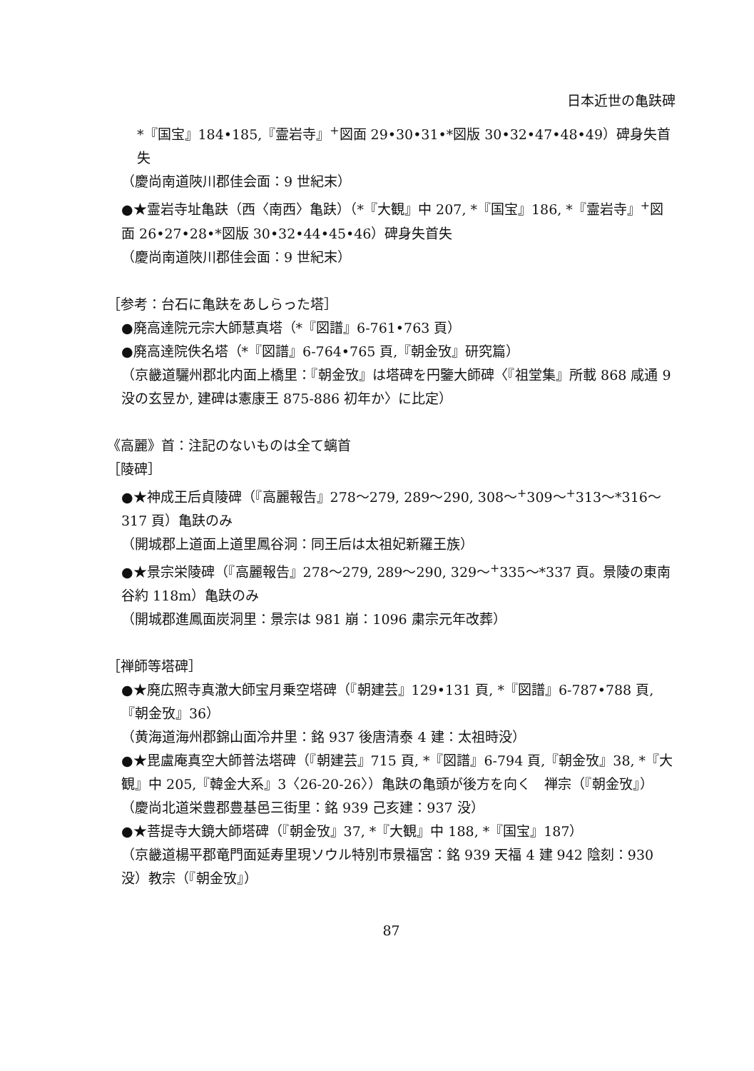日本近世の亀趺碑
*『国宝』184•185,『霊岩寺』<sup>+</sup>図面 29•30•31•*図版 30•32•47•48•49）碑身失首失
（慶尚南道陜川郡佳会面：9 世紀末）
●★霊岩寺址亀趺（西〈南西〉亀趺）（*『大観』中 207, *『国宝』186, *『霊岩寺』<sup>+</sup>図面 26•27•28•*図版 30•32•44•45•46）碑身失首失
（慶尚南道陜川郡佳会面：9 世紀末）
［参考：台石に亀趺をあしらった塔］
●廃高達院元宗大師慧真塔（*『図譜』6-761•763 頁）
●廃高達院佚名塔（*『図譜』6-764•765 頁,『朝金攷』研究篇）
（京畿道驪州郡北内面上橋里：『朝金攷』は塔碑を円鑒大師碑〈『祖堂集』所載 868 咸通 9 没の玄昱か, 建碑は憲康王 875-886 初年か〉に比定）
《高麗》首：注記のないものは全て螭首
［陵碑］
●★神成王后貞陵碑（『高麗報告』278〜279, 289〜290, 308〜<sup>+</sup>309〜<sup>+</sup>313〜*316〜317 頁）亀趺のみ
（開城郡上道面上道里鳳谷洞：同王后は太祖妃新羅王族）
●★景宗栄陵碑（『高麗報告』278〜279, 289〜290, 329〜<sup>+</sup>335〜*337 頁。景陵の東南谷約 118m）亀趺のみ
（開城郡進鳳面炭洞里：景宗は 981 崩：1096 粛宗元年改葬）
［禅師等塔碑］
●★廃広照寺真澈大師宝月乗空塔碑（『朝建芸』129•131 頁, *『図譜』6-787•788 頁,『朝金攷』36）
（黄海道海州郡錦山面冷井里：銘 937 後唐清泰 4 建：太祖時没）
●★毘盧庵真空大師普法塔碑（『朝建芸』715 頁, *『図譜』6-794 頁,『朝金攷』38, *『大観』中 205,『韓金大系』3〈26-20-26〉）亀趺の亀頭が後方を向く　禅宗（『朝金攷』）
（慶尚北道栄豊郡豊基邑三街里：銘 939 己亥建：937 没）
●★菩提寺大鏡大師塔碑（『朝金攷』37, *『大観』中 188, *『国宝』187）
（京畿道楊平郡竜門面延寿里現ソウル特別市景福宮：銘 939 天福 4 建 942 陰刻：930 没）教宗（『朝金攷』）
87